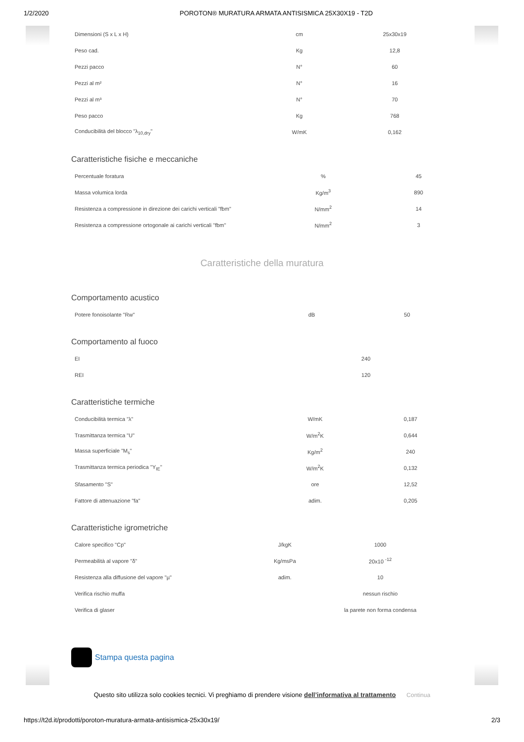1/2/2020 POROTON® MURATURA ARMATA ANTISISMICA 25X30X19 - T2D
| Dimensioni (S x L x H) | cm | 25x30x19 |
| Peso cad. | Kg | 12,8 |
| Pezzi pacco | N° | 60 |
| Pezzi al m² | N° | 16 |
| Pezzi al m³ | N° | 70 |
| Peso pacco | Kg | 768 |
| Conducibilità del blocco "λ<sub>10,dry</sub>" | W/mK | 0,162 |
Caratteristiche fisiche e meccaniche
| Percentuale foratura | % | 45 |
| Massa volumica lorda | Kg/m<sup>3</sup> | 890 |
| Resistenza a compressione in direzione dei carichi verticali "fbm" | N/mm<sup>2</sup> | 14 |
| Resistenza a compressione ortogonale ai carichi verticali "fbm" | N/mm<sup>2</sup> | 3 |
Caratteristiche della muratura
Comportamento acustico
| Potere fonoisolante "Rw" | dB | 50 |
Comportamento al fuoco
| EI | | 240 |
| REI | | 120 |
Caratteristiche termiche
| Conducibilità termica "λ" | W/mK | 0,187 |
| Trasmittanza termica "U" | W/m<sup>2</sup>K | 0,644 |
| Massa superficiale "M<sub>s</sub>" | Kg/m<sup>2</sup> | 240 |
| Trasmittanza termica periodica "Y<sub>IE</sub>" | W/m<sup>2</sup>K | 0,132 |
| Sfasamento "S" | ore | 12,52 |
| Fattore di attenuazione "fa" | adim. | 0,205 |
Caratteristiche igrometriche
| Calore specifico "Cp" | J/kgK | 1000 |
| Permeabilità al vapore "δ" | Kg/msPa | 20x10 <sup>-12</sup> |
| Resistenza alla diffusione del vapore "µ" | adim. | 10 |
| Verifica rischio muffa | | nessun rischio |
| Verifica di glaser | | la parete non forma condensa |
Stampa questa pagina
Questo sito utilizza solo cookies tecnici. Vi preghiamo di prendere visione dell’informativa al trattamento Continua
https://t2d.it/prodotti/poroton-muratura-armata-antisismica-25x30x19/ 2/3